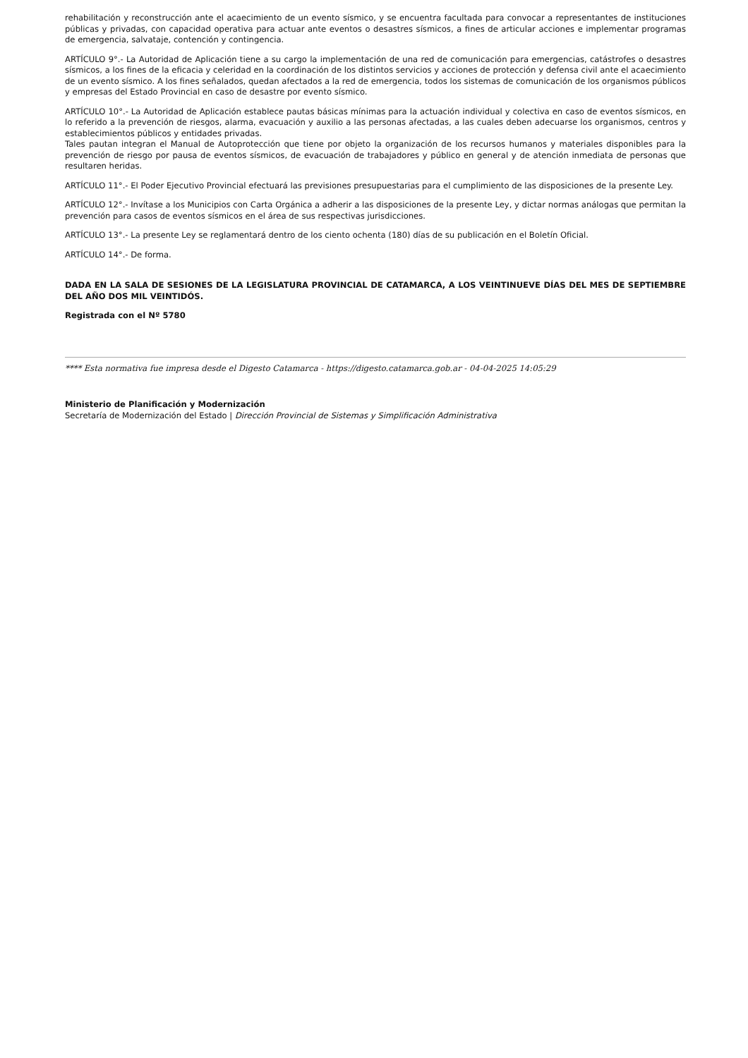rehabilitación y reconstrucción ante el acaecimiento de un evento sísmico, y se encuentra facultada para convocar a representantes de instituciones públicas y privadas, con capacidad operativa para actuar ante eventos o desastres sísmicos, a fines de articular acciones e implementar programas de emergencia, salvataje, contención y contingencia.
ARTÍCULO 9°.- La Autoridad de Aplicación tiene a su cargo la implementación de una red de comunicación para emergencias, catástrofes o desastres sísmicos, a los fines de la eficacia y celeridad en la coordinación de los distintos servicios y acciones de protección y defensa civil ante el acaecimiento de un evento sísmico. A los fines señalados, quedan afectados a la red de emergencia, todos los sistemas de comunicación de los organismos públicos y empresas del Estado Provincial en caso de desastre por evento sísmico.
ARTÍCULO 10°.- La Autoridad de Aplicación establece pautas básicas mínimas para la actuación individual y colectiva en caso de eventos sísmicos, en lo referido a la prevención de riesgos, alarma, evacuación y auxilio a las personas afectadas, a las cuales deben adecuarse los organismos, centros y establecimientos públicos y entidades privadas.
Tales pautan integran el Manual de Autoprotección que tiene por objeto la organización de los recursos humanos y materiales disponibles para la prevención de riesgo por pausa de eventos sísmicos, de evacuación de trabajadores y público en general y de atención inmediata de personas que resultaren heridas.
ARTÍCULO 11°.- El Poder Ejecutivo Provincial efectuará las previsiones presupuestarias para el cumplimiento de las disposiciones de la presente Ley.
ARTÍCULO 12°.- Invítase a los Municipios con Carta Orgánica a adherir a las disposiciones de la presente Ley, y dictar normas análogas que permitan la prevención para casos de eventos sísmicos en el área de sus respectivas jurisdicciones.
ARTÍCULO 13°.- La presente Ley se reglamentará dentro de los ciento ochenta (180) días de su publicación en el Boletín Oficial.
ARTÍCULO 14°.- De forma.
DADA EN LA SALA DE SESIONES DE LA LEGISLATURA PROVINCIAL DE CATAMARCA, A LOS VEINTINUEVE DÍAS DEL MES DE SEPTIEMBRE DEL AÑO DOS MIL VEINTIDÓS.
Registrada con el Nº 5780
**** Esta normativa fue impresa desde el Digesto Catamarca - https://digesto.catamarca.gob.ar - 04-04-2025 14:05:29
Ministerio de Planificación y Modernización
Secretaría de Modernización del Estado | Dirección Provincial de Sistemas y Simplificación Administrativa